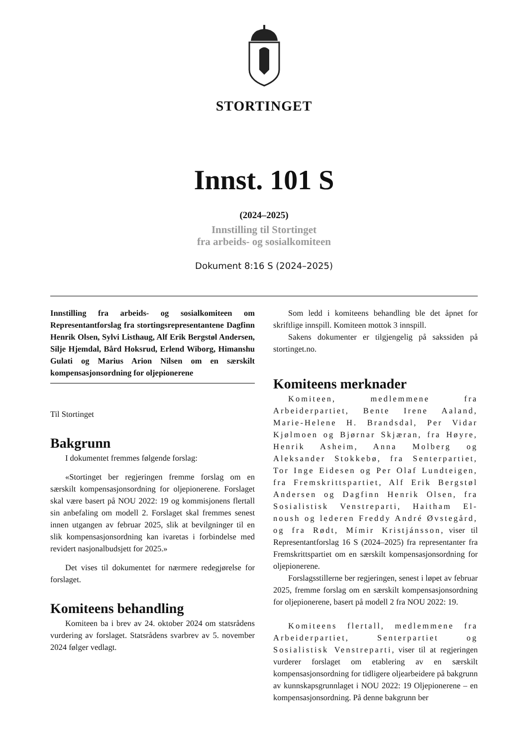STORTINGET
Innst. 101 S
(2024–2025)
Innstilling til Stortinget
fra arbeids- og sosialkomiteen
Dokument 8:16 S (2024–2025)
Innstilling fra arbeids- og sosialkomiteen om Representantforslag fra stortingsrepresentantene Dagfinn Henrik Olsen, Sylvi Listhaug, Alf Erik Bergstøl Andersen, Silje Hjemdal, Bård Hoksrud, Erlend Wiborg, Himanshu Gulati og Marius Arion Nilsen om en særskilt kompensasjonsordning for oljepionerene
Til Stortinget
Bakgrunn
I dokumentet fremmes følgende forslag:
«Stortinget ber regjeringen fremme forslag om en særskilt kompensasjonsordning for oljepionerene. Forslaget skal være basert på NOU 2022: 19 og kommisjonens flertall sin anbefaling om modell 2. Forslaget skal fremmes senest innen utgangen av februar 2025, slik at bevilgninger til en slik kompensasjonsordning kan ivaretas i forbindelse med revidert nasjonalbudsjett for 2025.»
Det vises til dokumentet for nærmere redegjørelse for forslaget.
Komiteens behandling
Komiteen ba i brev av 24. oktober 2024 om statsrådens vurdering av forslaget. Statsrådens svarbrev av 5. november 2024 følger vedlagt.
Som ledd i komiteens behandling ble det åpnet for skriftlige innspill. Komiteen mottok 3 innspill.
Sakens dokumenter er tilgjengelig på sakssiden på stortinget.no.
Komiteens merknader
Komiteen, medlemmene fra Arbeiderpartiet, Bente Irene Aaland, Marie-Helene H. Brandsdal, Per Vidar Kjølmoen og Bjørnar Skjæran, fra Høyre, Henrik Asheim, Anna Molberg og Aleksander Stokkebø, fra Senterpartiet, Tor Inge Eidesen og Per Olaf Lundteigen, fra Fremskrittspartiet, Alf Erik Bergstøl Andersen og Dagfinn Henrik Olsen, fra Sosialistisk Venstreparti, Haitham El-noush og lederen Freddy André Øvstegård, og fra Rødt, Mímir Kristjánsson, viser til Representantforslag 16 S (2024–2025) fra representanter fra Fremskrittspartiet om en særskilt kompensasjonsordning for oljepionerene.
Forslagsstillerne ber regjeringen, senest i løpet av februar 2025, fremme forslag om en særskilt kompensasjonsordning for oljepionerene, basert på modell 2 fra NOU 2022: 19.
Komiteens flertall, medlemmene fra Arbeiderpartiet, Senterpartiet og Sosialistisk Venstreparti, viser til at regjeringen vurderer forslaget om etablering av en særskilt kompensasjonsordning for tidligere oljearbeidere på bakgrunn av kunnskapsgrunnlaget i NOU 2022: 19 Oljepionerene – en kompensasjonsordning. På denne bakgrunn ber